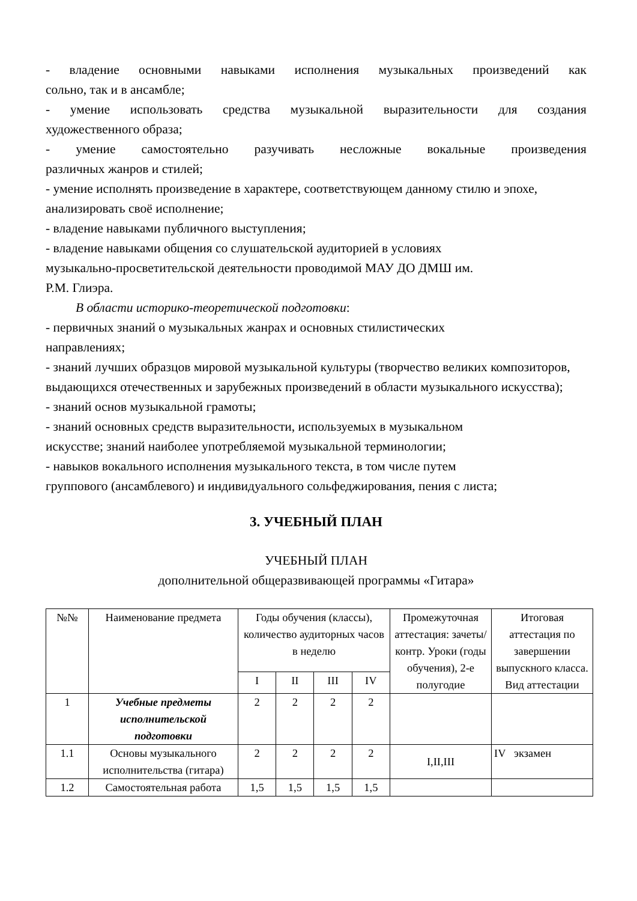- владение основными навыками исполнения музыкальных произведений как
сольно, так и в ансамбле;
- умение использовать средства музыкальной выразительности для создания
художественного образа;
- умение самостоятельно разучивать несложные вокальные произведения
различных жанров и стилей;
- умение исполнять произведение в характере, соответствующем данному стилю и эпохе, анализировать своё исполнение;
- владение навыками публичного выступления;
- владение навыками общения со слушательской аудиторией в условиях
музыкально-просветительской деятельности проводимой МАУ ДО ДМШ им.
Р.М. Глиэра.
В области историко-теоретической подготовки:
- первичных знаний о музыкальных жанрах и основных стилистических
направлениях;
- знаний лучших образцов мировой музыкальной культуры (творчество великих композиторов, выдающихся отечественных и зарубежных произведений в области музыкального искусства);
- знаний основ музыкальной грамоты;
- знаний основных средств выразительности, используемых в музыкальном
искусстве; знаний наиболее употребляемой музыкальной терминологии;
- навыков вокального исполнения музыкального текста, в том числе путем
группового (ансамблевого) и индивидуального сольфеджирования, пения с листа;
3. УЧЕБНЫЙ ПЛАН
УЧЕБНЫЙ ПЛАН
дополнительной общеразвивающей программы «Гитара»
| №№ | Наименование предмета | Годы обучения (классы), количество аудиторных часов в неделю | | | | Промежуточная аттестация: зачеты/контр. Уроки (годы обучения), 2-е полугодие | Итоговая аттестация по завершении выпускного класса. Вид аттестации |
| | | I | II | III | IV | | |
| 1 | Учебные предметы исполнительской подготовки | 2 | 2 | 2 | 2 | | |
| 1.1 | Основы музыкального исполнительства (гитара) | 2 | 2 | 2 | 2 | I,II,III | IV экзамен |
| 1.2 | Самостоятельная работа | 1,5 | 1,5 | 1,5 | 1,5 | | |